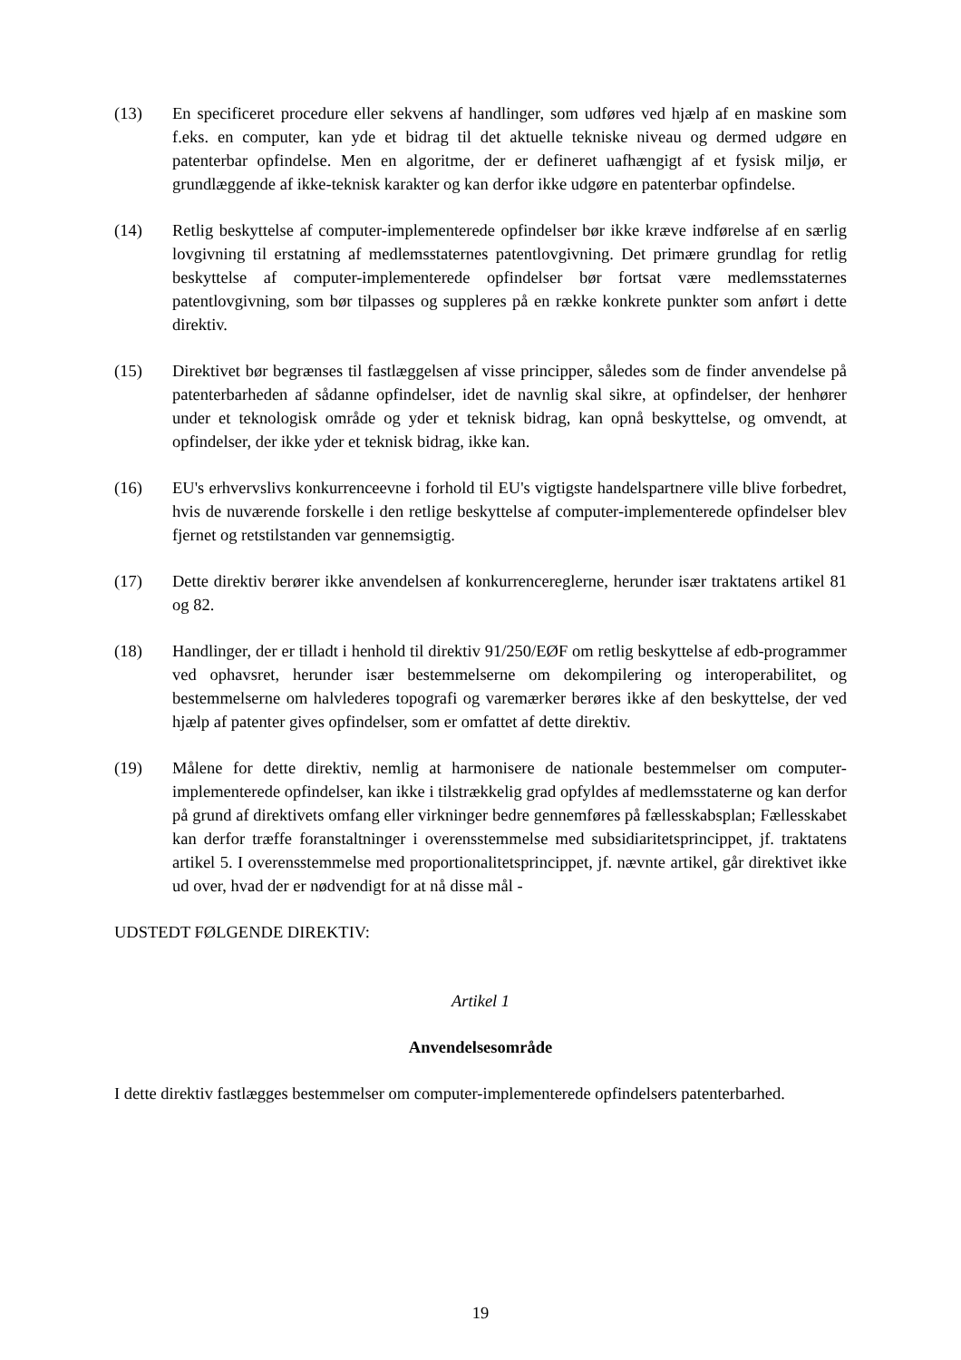(13) En specificeret procedure eller sekvens af handlinger, som udføres ved hjælp af en maskine som f.eks. en computer, kan yde et bidrag til det aktuelle tekniske niveau og dermed udgøre en patenterbar opfindelse. Men en algoritme, der er defineret uafhængigt af et fysisk miljø, er grundlæggende af ikke-teknisk karakter og kan derfor ikke udgøre en patenterbar opfindelse.
(14) Retlig beskyttelse af computer-implementerede opfindelser bør ikke kræve indførelse af en særlig lovgivning til erstatning af medlemsstaternes patentlovgivning. Det primære grundlag for retlig beskyttelse af computer-implementerede opfindelser bør fortsat være medlemsstaternes patentlovgivning, som bør tilpasses og suppleres på en række konkrete punkter som anført i dette direktiv.
(15) Direktivet bør begrænses til fastlæggelsen af visse principper, således som de finder anvendelse på patenterbarheden af sådanne opfindelser, idet de navnlig skal sikre, at opfindelser, der henhører under et teknologisk område og yder et teknisk bidrag, kan opnå beskyttelse, og omvendt, at opfindelser, der ikke yder et teknisk bidrag, ikke kan.
(16) EU's erhvervslivs konkurrenceevne i forhold til EU's vigtigste handelspartnere ville blive forbedret, hvis de nuværende forskelle i den retlige beskyttelse af computer-implementerede opfindelser blev fjernet og retstilstanden var gennemsigtig.
(17) Dette direktiv berører ikke anvendelsen af konkurrencereglerne, herunder især traktatens artikel 81 og 82.
(18) Handlinger, der er tilladt i henhold til direktiv 91/250/EØF om retlig beskyttelse af edb-programmer ved ophavsret, herunder især bestemmelserne om dekompilering og interoperabilitet, og bestemmelserne om halvlederes topografi og varemærker berøres ikke af den beskyttelse, der ved hjælp af patenter gives opfindelser, som er omfattet af dette direktiv.
(19) Målene for dette direktiv, nemlig at harmonisere de nationale bestemmelser om computer-implementerede opfindelser, kan ikke i tilstrækkelig grad opfyldes af medlemsstaterne og kan derfor på grund af direktivets omfang eller virkninger bedre gennemføres på fællesskabsplan; Fællesskabet kan derfor træffe foranstaltninger i overensstemmelse med subsidiaritetsprincippet, jf. traktatens artikel 5. I overensstemmelse med proportionalitetsprincippet, jf. nævnte artikel, går direktivet ikke ud over, hvad der er nødvendigt for at nå disse mål -
UDSTEDT FØLGENDE DIREKTIV:
Artikel 1
Anvendelsesområde
I dette direktiv fastlægges bestemmelser om computer-implementerede opfindelsers patenterbarhed.
19